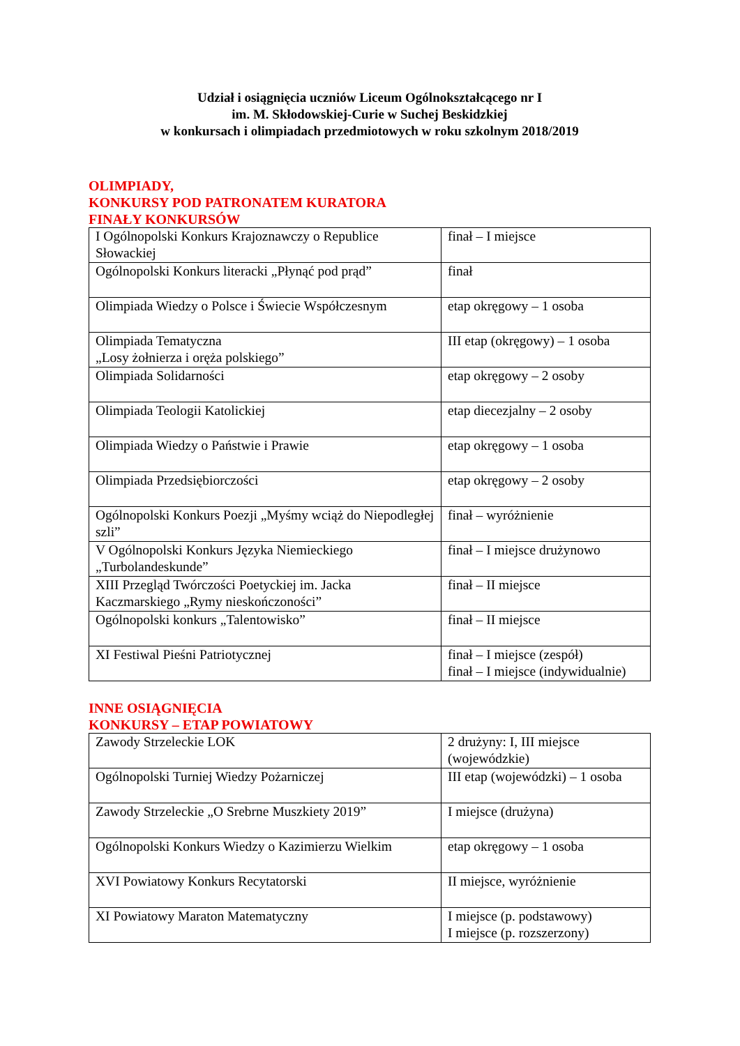Udział i osiągnięcia uczniów Liceum Ogólnokształcącego nr I
im. M. Skłodowskiej-Curie w Suchej Beskidzkiej
w konkursach i olimpiadach przedmiotowych w roku szkolnym 2018/2019
OLIMPIADY,
KONKURSY POD PATRONATEM KURATORA
FINAŁY KONKURSÓW
| I Ogólnopolski Konkurs Krajoznawczy o Republice Słowackiej | finał – I miejsce |
| Ogólnopolski Konkurs literacki „Płynąć pod prąd” | finał |
| Olimpiada Wiedzy o Polsce i Świecie Współczesnym | etap okręgowy – 1 osoba |
| Olimpiada Tematyczna „Losy żołnierza i oręża polskiego” | III etap (okręgowy) – 1 osoba |
| Olimpiada Solidarności | etap okręgowy – 2 osoby |
| Olimpiada Teologii Katolickiej | etap diecezjalny – 2 osoby |
| Olimpiada Wiedzy o Państwie i Prawie | etap okręgowy – 1 osoba |
| Olimpiada Przedsiębiorczości | etap okręgowy – 2 osoby |
| Ogólnopolski Konkurs Poezji „Myśmy wciąż do Niepodległej szli” | finał – wyróżnienie |
| V Ogólnopolski Konkurs Języka Niemieckiego „Turbolandeskunde” | finał – I miejsce drużynowo |
| XIII Przegląd Twórczości Poetyckiej im. Jacka Kaczmarskiego „Rymy nieskończoności” | finał – II miejsce |
| Ogólnopolski konkurs „Talentowisko” | finał – II miejsce |
| XI Festiwal Pieśni Patriotycznej | finał – I miejsce (zespół) finał – I miejsce (indywidualnie) |
INNE OSIĄGNIĘCIA
KONKURSY – ETAP POWIATOWY
| Zawody Strzeleckie LOK | 2 drużyny: I, III miejsce (wojewódzkie) |
| Ogólnopolski Turniej Wiedzy Pożarniczej | III etap (wojewódzki) – 1 osoba |
| Zawody Strzeleckie „O Srebrne Muszkiety 2019” | I miejsce (drużyna) |
| Ogólnopolski Konkurs Wiedzy o Kazimierzu Wielkim | etap okręgowy – 1 osoba |
| XVI Powiatowy Konkurs Recytatorski | II miejsce, wyróżnienie |
| XI Powiatowy Maraton Matematyczny | I miejsce (p. podstawowy) I miejsce (p. rozszerzony) |